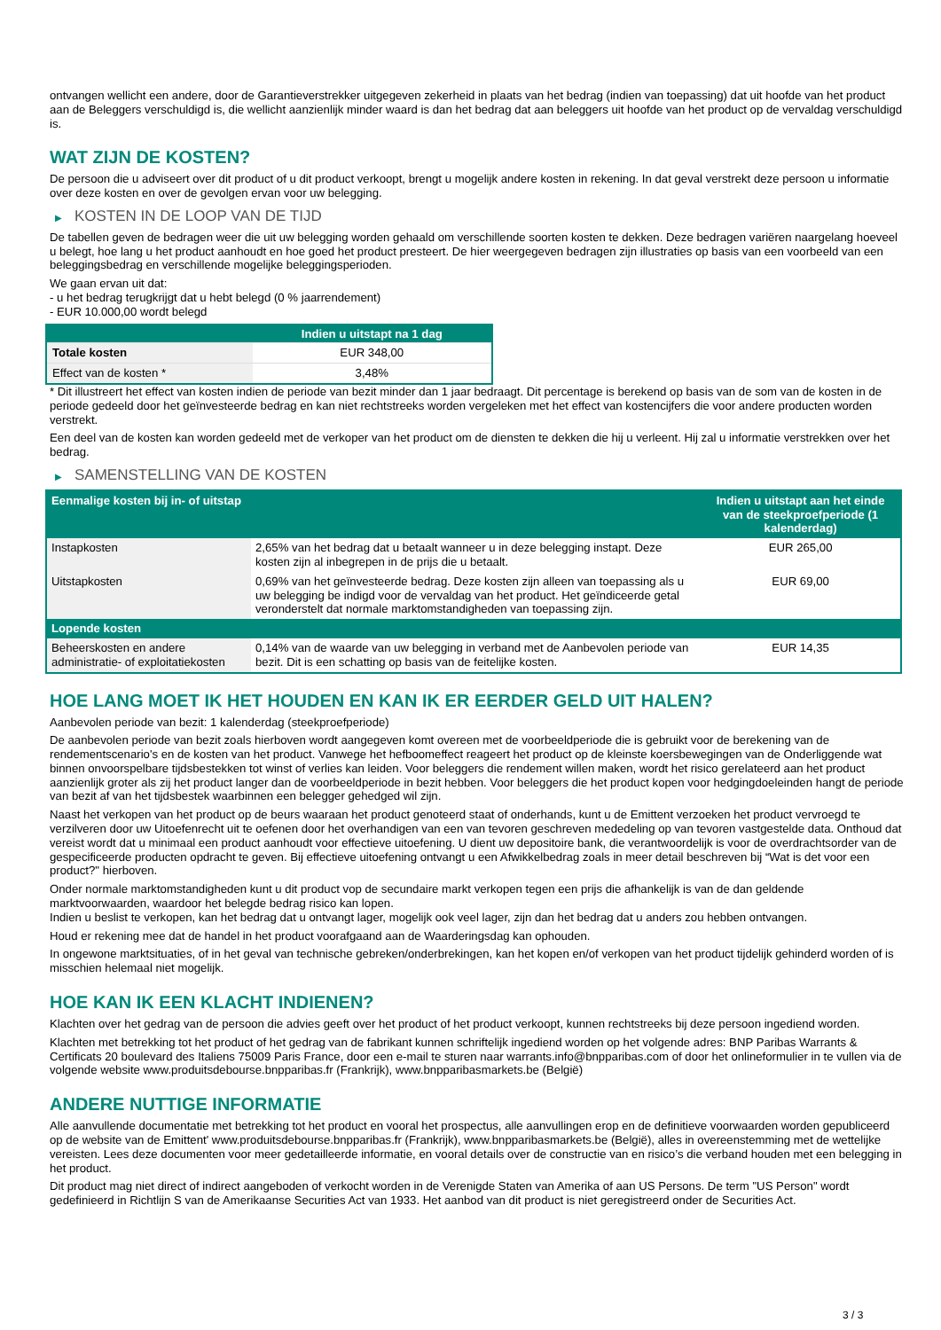ontvangen wellicht een andere, door de Garantieverstrekker uitgegeven zekerheid in plaats van het bedrag (indien van toepassing) dat uit hoofde van het product aan de Beleggers verschuldigd is, die wellicht aanzienlijk minder waard is dan het bedrag dat aan beleggers uit hoofde van het product op de vervaldag verschuldigd is.
WAT ZIJN DE KOSTEN?
De persoon die u adviseert over dit product of u dit product verkoopt, brengt u mogelijk andere kosten in rekening. In dat geval verstrekt deze persoon u informatie over deze kosten en over de gevolgen ervan voor uw belegging.
▶ KOSTEN IN DE LOOP VAN DE TIJD
De tabellen geven de bedragen weer die uit uw belegging worden gehaald om verschillende soorten kosten te dekken. Deze bedragen variëren naargelang hoeveel u belegt, hoe lang u het product aanhoudt en hoe goed het product presteert. De hier weergegeven bedragen zijn illustraties op basis van een voorbeeld van een beleggingsbedrag en verschillende mogelijke beleggingsperioden.
We gaan ervan uit dat:
- u het bedrag terugkrijgt dat u hebt belegd (0 % jaarrendement)
- EUR 10.000,00 wordt belegd
| | Indien u uitstapt na 1 dag |
| --- | --- |
| Totale kosten | EUR 348,00 |
| Effect van de kosten * | 3,48% |
* Dit illustreert het effect van kosten indien de periode van bezit minder dan 1 jaar bedraagt. Dit percentage is berekend op basis van de som van de kosten in de periode gedeeld door het geïnvesteerde bedrag en kan niet rechtstreeks worden vergeleken met het effect van kostencijfers die voor andere producten worden verstrekt.
Een deel van de kosten kan worden gedeeld met de verkoper van het product om de diensten te dekken die hij u verleent. Hij zal u informatie verstrekken over het bedrag.
▶ SAMENSTELLING VAN DE KOSTEN
| Eenmalige kosten bij in- of uitstap | | Indien u uitstapt aan het einde van de steekproefperiode (1 kalenderdag) |
| --- | --- | --- |
| Instapkosten | 2,65% van het bedrag dat u betaalt wanneer u in deze belegging instapt. Deze kosten zijn al inbegrepen in de prijs die u betaalt. | EUR 265,00 |
| Uitstapkosten | 0,69% van het geïnvesteerde bedrag. Deze kosten zijn alleen van toepassing als u uw belegging be indigd voor de vervaldag van het product. Het geïndiceerde getal veronderstelt dat normale marktomstandigheden van toepassing zijn. | EUR 69,00 |
| Lopende kosten | | |
| Beheerskosten en andere administratie- of exploitatiekosten | 0,14% van de waarde van uw belegging in verband met de Aanbevolen periode van bezit. Dit is een schatting op basis van de feitelijke kosten. | EUR 14,35 |
HOE LANG MOET IK HET HOUDEN EN KAN IK ER EERDER GELD UIT HALEN?
Aanbevolen periode van bezit: 1 kalenderdag (steekproefperiode)
De aanbevolen periode van bezit zoals hierboven wordt aangegeven komt overeen met de voorbeeldperiode die is gebruikt voor de berekening van de rendementscenario's en de kosten van het product. Vanwege het hefboomeffect reageert het product op de kleinste koersbewegingen van de Onderliggende wat binnen onvoorspelbare tijdsbestekken tot winst of verlies kan leiden. Voor beleggers die rendement willen maken, wordt het risico gerelateerd aan het product aanzienlijk groter als zij het product langer dan de voorbeeldperiode in bezit hebben. Voor beleggers die het product kopen voor hedgingdoeleinden hangt de periode van bezit af van het tijdsbestek waarbinnen een belegger gehedged wil zijn.
Naast het verkopen van het product op de beurs waaraan het product genoteerd staat of onderhands, kunt u de Emittent verzoeken het product vervroegd te verzilveren door uw Uitoefenrecht uit te oefenen door het overhandigen van een van tevoren geschreven mededeling op van tevoren vastgestelde data. Onthoud dat vereist wordt dat u minimaal een product aanhoudt voor effectieve uitoefening. U dient uw depositoire bank, die verantwoordelijk is voor de overdrachtsorder van de gespecificeerde producten opdracht te geven. Bij effectieve uitoefening ontvangt u een Afwikkelbedrag zoals in meer detail beschreven bij “Wat is det voor een product?" hierboven.
Onder normale marktomstandigheden kunt u dit product vop de secundaire markt verkopen tegen een prijs die afhankelijk is van de dan geldende marktvoorwaarden, waardoor het belegde bedrag risico kan lopen.
Indien u beslist te verkopen, kan het bedrag dat u ontvangt lager, mogelijk ook veel lager, zijn dan het bedrag dat u anders zou hebben ontvangen.
Houd er rekening mee dat de handel in het product voorafgaand aan de Waarderingsdag kan ophouden.
In ongewone marktsituaties, of in het geval van technische gebreken/onderbrekingen, kan het kopen en/of verkopen van het product tijdelijk gehinderd worden of is misschien helemaal niet mogelijk.
HOE KAN IK EEN KLACHT INDIENEN?
Klachten over het gedrag van de persoon die advies geeft over het product of het product verkoopt, kunnen rechtstreeks bij deze persoon ingediend worden.
Klachten met betrekking tot het product of het gedrag van de fabrikant kunnen schriftelijk ingediend worden op het volgende adres: BNP Paribas Warrants & Certificats 20 boulevard des Italiens 75009 Paris France, door een e-mail te sturen naar warrants.info@bnpparibas.com of door het onlineformulier in te vullen via de volgende website www.produitsdebourse.bnpparibas.fr (Frankrijk), www.bnpparibasmarkets.be (België)
ANDERE NUTTIGE INFORMATIE
Alle aanvullende documentatie met betrekking tot het product en vooral het prospectus, alle aanvullingen erop en de definitieve voorwaarden worden gepubliceerd op de website van de Emittent' www.produitsdebourse.bnpparibas.fr (Frankrijk), www.bnpparibasmarkets.be (België), alles in overeenstemming met de wettelijke vereisten. Lees deze documenten voor meer gedetailleerde informatie, en vooral details over de constructie van en risico’s die verband houden met een belegging in het product.
Dit product mag niet direct of indirect aangeboden of verkocht worden in de Verenigde Staten van Amerika of aan US Persons. De term "US Person" wordt gedefinieerd in Richtlijn S van de Amerikaanse Securities Act van 1933. Het aanbod van dit product is niet geregistreerd onder de Securities Act.
3 / 3